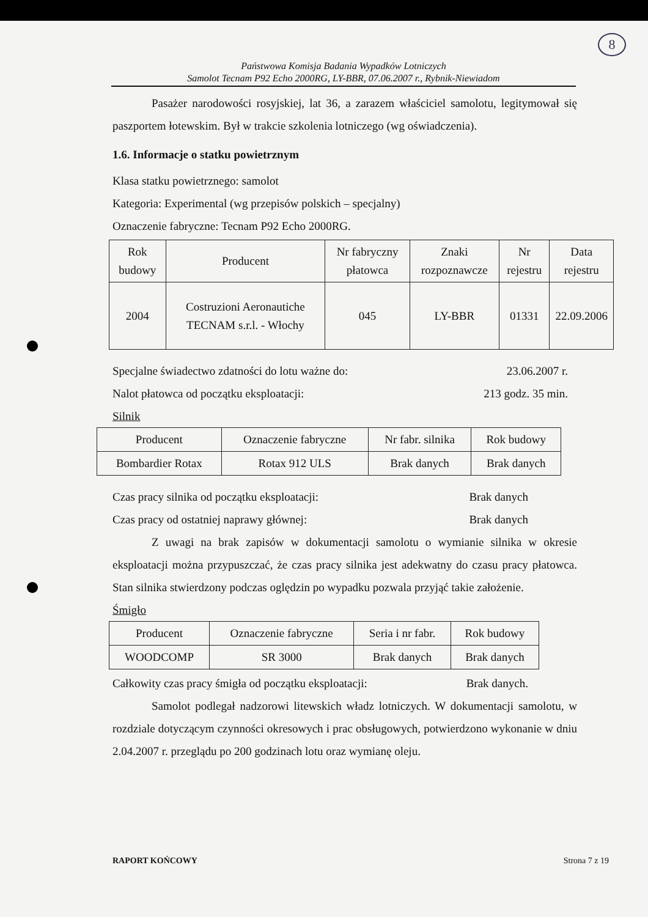8
Państwowa Komisja Badania Wypadków Lotniczych
Samolot Tecnam P92 Echo 2000RG, LY-BBR, 07.06.2007 r., Rybnik-Niewiadom
Pasażer narodowości rosyjskiej, lat 36, a zarazem właściciel samolotu, legitymował się paszportem łotewskim. Był w trakcie szkolenia lotniczego (wg oświadczenia).
1.6. Informacje o statku powietrznym
Klasa statku powietrznego: samolot
Kategoria: Experimental (wg przepisów polskich – specjalny)
Oznaczenie fabryczne: Tecnam P92 Echo 2000RG.
| Rok budowy | Producent | Nr fabryczny płatowca | Znaki rozpoznawcze | Nr rejestru | Data rejestru |
| --- | --- | --- | --- | --- | --- |
| 2004 | Costruzioni Aeronautiche TECNAM s.r.l. - Włochy | 045 | LY-BBR | 01331 | 22.09.2006 |
Specjalne świadectwo zdatności do lotu ważne do: 23.06.2007 r.
Nalot płatowca od początku eksploatacji: 213 godz. 35 min.
Silnik
| Producent | Oznaczenie fabryczne | Nr fabr. silnika | Rok budowy |
| --- | --- | --- | --- |
| Bombardier Rotax | Rotax 912 ULS | Brak danych | Brak danych |
Czas pracy silnika od początku eksploatacji: Brak danych
Czas pracy od ostatniej naprawy głównej: Brak danych
Z uwagi na brak zapisów w dokumentacji samolotu o wymianie silnika w okresie eksploatacji można przypuszczać, że czas pracy silnika jest adekwatny do czasu pracy płatowca. Stan silnika stwierdzony podczas oględzin po wypadku pozwala przyjąć takie założenie.
Śmigło
| Producent | Oznaczenie fabryczne | Seria i nr fabr. | Rok budowy |
| --- | --- | --- | --- |
| WOODCOMP | SR 3000 | Brak danych | Brak danych |
Całkowity czas pracy śmigła od początku eksploatacji: Brak danych.
Samolot podlegał nadzorowi litewskich władz lotniczych. W dokumentacji samolotu, w rozdziale dotyczącym czynności okresowych i prac obsługowych, potwierdzono wykonanie w dniu 2.04.2007 r. przeglądu po 200 godzinach lotu oraz wymianę oleju.
RAPORT KOŃCOWY Strona 7 z 19